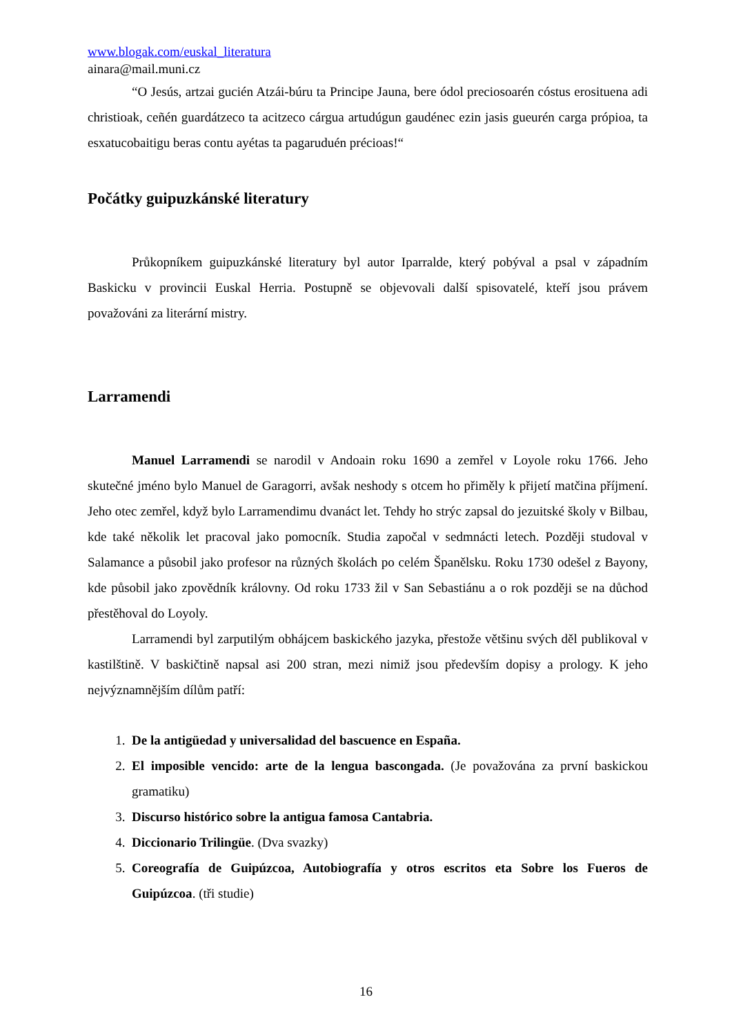www.blogak.com/euskal_literatura
ainara@mail.muni.cz
“O Jesús, artzai gucién Atzái-búru ta Principe Jauna, bere ódol preciosoarén cóstus erosituena adi christioak, ceñén guardátzeco ta acitzeco cárgua artudúgun gaudénec ezin jasis gueurén carga própioa, ta esxatucobaitigu beras contu ayétas ta pagaruduén précioas!“
Počátky guipuzkánské literatury
Průkopníkem guipuzkánské literatury byl autor Iparralde, který pobýval a psal v západním Baskicku v provincii Euskal Herria. Postupně se objevovali další spisovatelé, kteří jsou právem považováni za literární mistry.
Larramendi
Manuel Larramendi se narodil v Andoain roku 1690 a zemřel v Loyole roku 1766. Jeho skutečné jméno bylo Manuel de Garagorri, avšak neshody s otcem ho přiměly k přijetí matčina příjmení. Jeho otec zemřel, když bylo Larramendimu dvanáct let. Tehdy ho strýc zapsal do jezuitské školy v Bilbau, kde také několik let pracoval jako pomocník. Studia započal v sedmnácti letech. Později studoval v Salamance a působil jako profesor na různých školách po celém Španělsku. Roku 1730 odešel z Bayony, kde působil jako zpovědník královny. Od roku 1733 žil v San Sebastiánu a o rok později se na důchod přestěhoval do Loyoly.
Larramendi byl zarputilým obhájcem baskického jazyka, přestože většinu svých děl publikoval v kastilštině. V baskičtině napsal asi 200 stran, mezi nimiž jsou především dopisy a prology. K jeho nejvýznamnějším dílům patří:
1. De la antigüedad y universalidad del bascuence en España.
2. El imposible vencido: arte de la lengua bascongada. (Je považována za první baskickou gramatiku)
3. Discurso histórico sobre la antigua famosa Cantabria.
4. Diccionario Trilingüe. (Dva svazky)
5. Coreografía de Guipúzcoa, Autobiografía y otros escritos eta Sobre los Fueros de Guipúzcoa. (tři studie)
16